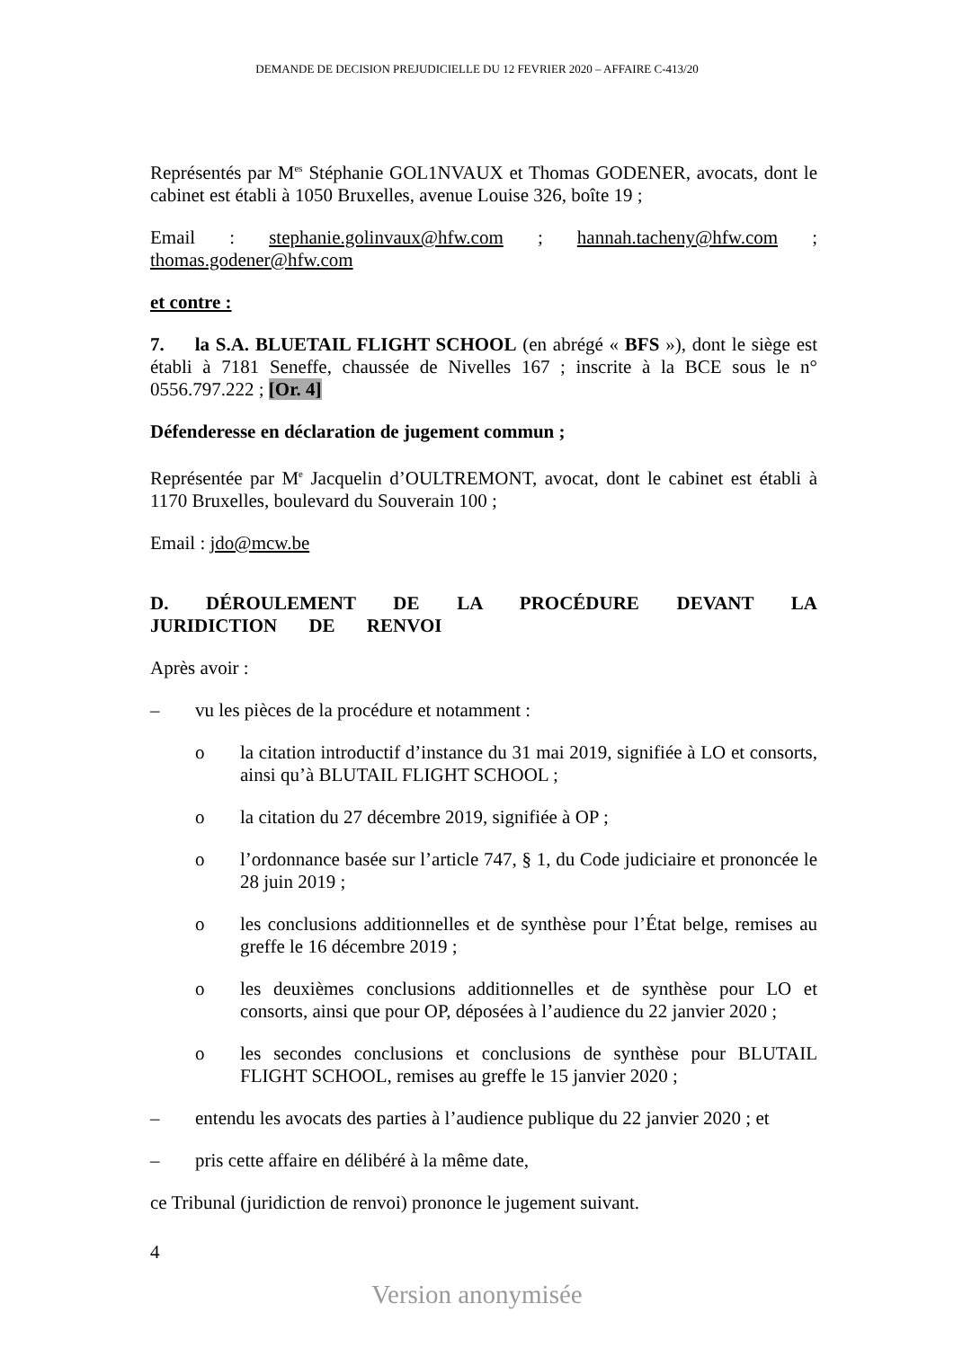DEMANDE DE DECISION PREJUDICIELLE DU 12 FEVRIER 2020 – AFFAIRE C-413/20
Représentés par M<sup>es</sup> Stéphanie GOL1NVAUX et Thomas GODENER, avocats, dont le cabinet est établi à 1050 Bruxelles, avenue Louise 326, boîte 19 ;
Email : stephanie.golinvaux@hfw.com ; hannah.tacheny@hfw.com ; thomas.godener@hfw.com
et contre :
7. la S.A. BLUETAIL FLIGHT SCHOOL (en abrégé « BFS »), dont le siège est établi à 7181 Seneffe, chaussée de Nivelles 167 ; inscrite à la BCE sous le n° 0556.797.222 ; [Or. 4]
Défenderesse en déclaration de jugement commun ;
Représentée par M<sup>e</sup> Jacquelin d’OULTREMONT, avocat, dont le cabinet est établi à 1170 Bruxelles, boulevard du Souverain 100 ;
Email : jdo@mcw.be
D. DÉROULEMENT DE LA PROCÉDURE DEVANT LA JURIDICTION DE RENVOI
Après avoir :
– vu les pièces de la procédure et notamment :
o la citation introductif d’instance du 31 mai 2019, signifiée à LO et consorts, ainsi qu’à BLUTAIL FLIGHT SCHOOL ;
o la citation du 27 décembre 2019, signifiée à OP ;
o l’ordonnance basée sur l’article 747, § 1, du Code judiciaire et prononcée le 28 juin 2019 ;
o les conclusions additionnelles et de synthèse pour l’État belge, remises au greffe le 16 décembre 2019 ;
o les deuxièmes conclusions additionnelles et de synthèse pour LO et consorts, ainsi que pour OP, déposées à l’audience du 22 janvier 2020 ;
o les secondes conclusions et conclusions de synthèse pour BLUTAIL FLIGHT SCHOOL, remises au greffe le 15 janvier 2020 ;
– entendu les avocats des parties à l’audience publique du 22 janvier 2020 ; et
– pris cette affaire en délibéré à la même date,
ce Tribunal (juridiction de renvoi) prononce le jugement suivant.
4
Version anonymisée